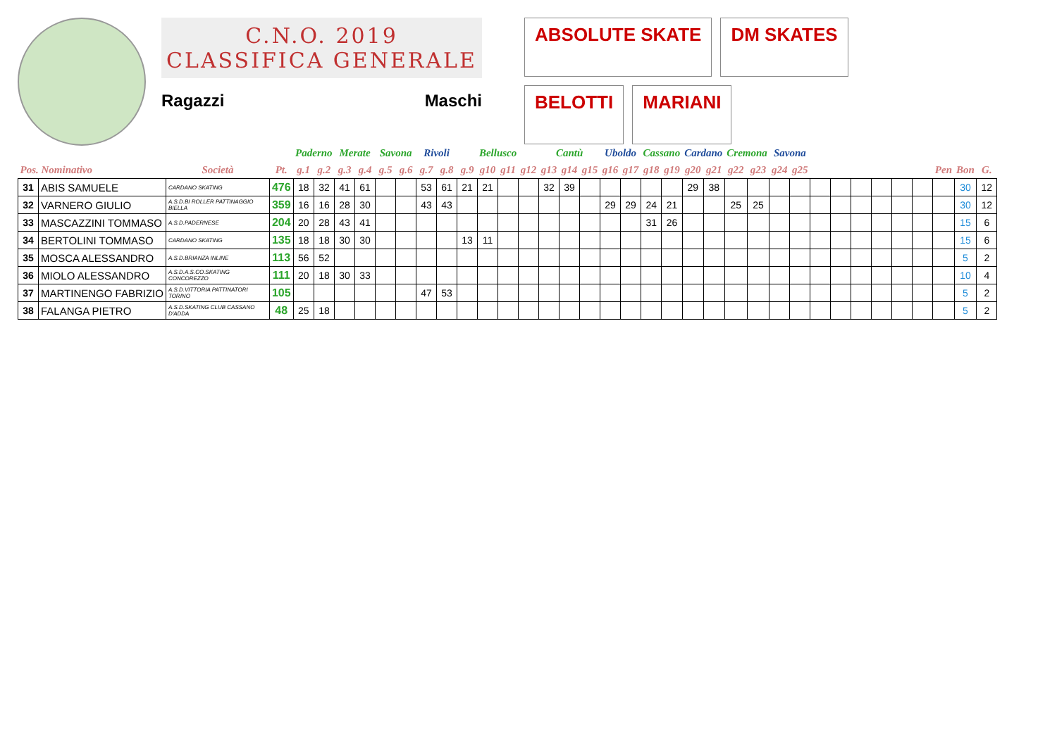C.N.O. 2019
CLASSIFICA GENERALE
Ragazzi Maschi
ABSOLUTE SKATE
DM SKATES
BELOTTI
MARIANI
| | | | | Paderno | | Merate | | Savona | | Rivoli | | Bellusco | | | | Cantù | | | Uboldo | | Cassano | | Cardano | | Cremona | | Savona | | | | | | | | | | |
| --- | --- | --- | --- | --- | --- | --- | --- | --- | --- | --- | --- | --- | --- | --- | --- | --- | --- | --- | --- | --- | --- | --- | --- | --- | --- | --- | --- | --- | --- | --- | --- | --- | --- | --- | --- | --- | --- |
| Pos. Nominativo | | Società | Pt. | g.1 | g.2 | g.3 | g.4 | g.5 | g.6 | g.7 | g.8 | g.9 | g10 | g11 | g12 | g13 | g14 | g15 | g16 | g17 | g18 | g19 | g20 | g21 | g22 | g23 | g24 | g25 | | | | | | | Pen | Bon | G. |
| 31 | ABIS SAMUELE | CARDANO SKATING | 476 | 18 | 32 | 41 | 61 | | | 53 | 61 | 21 | 21 | | | 32 | 39 | | | | | | 29 | 38 | | | | | | | | | | | | 30 | 12 |
| 32 | VARNERO GIULIO | A.S.D.BI ROLLER PATTINAGGIO BIELLA | 359 | 16 | 16 | 28 | 30 | | | 43 | 43 | | | | | | | | 29 | 29 | 24 | 21 | | | 25 | 25 | | | | | | | | | | 30 | 12 |
| 33 | MASCAZZINI TOMMASO | A.S.D.PADERNESE | 204 | 20 | 28 | 43 | 41 | | | | | | | | | | | | | | 31 | 26 | | | | | | | | | | | | | | 15 | 6 |
| 34 | BERTOLINI TOMMASO | CARDANO SKATING | 135 | 18 | 18 | 30 | 30 | | | | | 13 | 11 | | | | | | | | | | | | | | | | | | | | | | | 15 | 6 |
| 35 | MOSCA ALESSANDRO | A.S.D.BRIANZA INLINE | 113 | 56 | 52 | | | | | | | | | | | | | | | | | | | | | | | | | | | | | | | 5 | 2 |
| 36 | MIOLO ALESSANDRO | A.S.D.A.S.CO.SKATING CONCOREZZO | 111 | 20 | 18 | 30 | 33 | | | | | | | | | | | | | | | | | | | | | | | | | | | | | 10 | 4 |
| 37 | MARTINENGO FABRIZIO | A.S.D.VITTORIA PATTINATORI TORINO | 105 | | | | | | | 47 | 53 | | | | | | | | | | | | | | | | | | | | | | | | | 5 | 2 |
| 38 | FALANGA PIETRO | A.S.D.SKATING CLUB CASSANO D'ADDA | 48 | 25 | 18 | | | | | | | | | | | | | | | | | | | | | | | | | | | | | | | 5 | 2 |